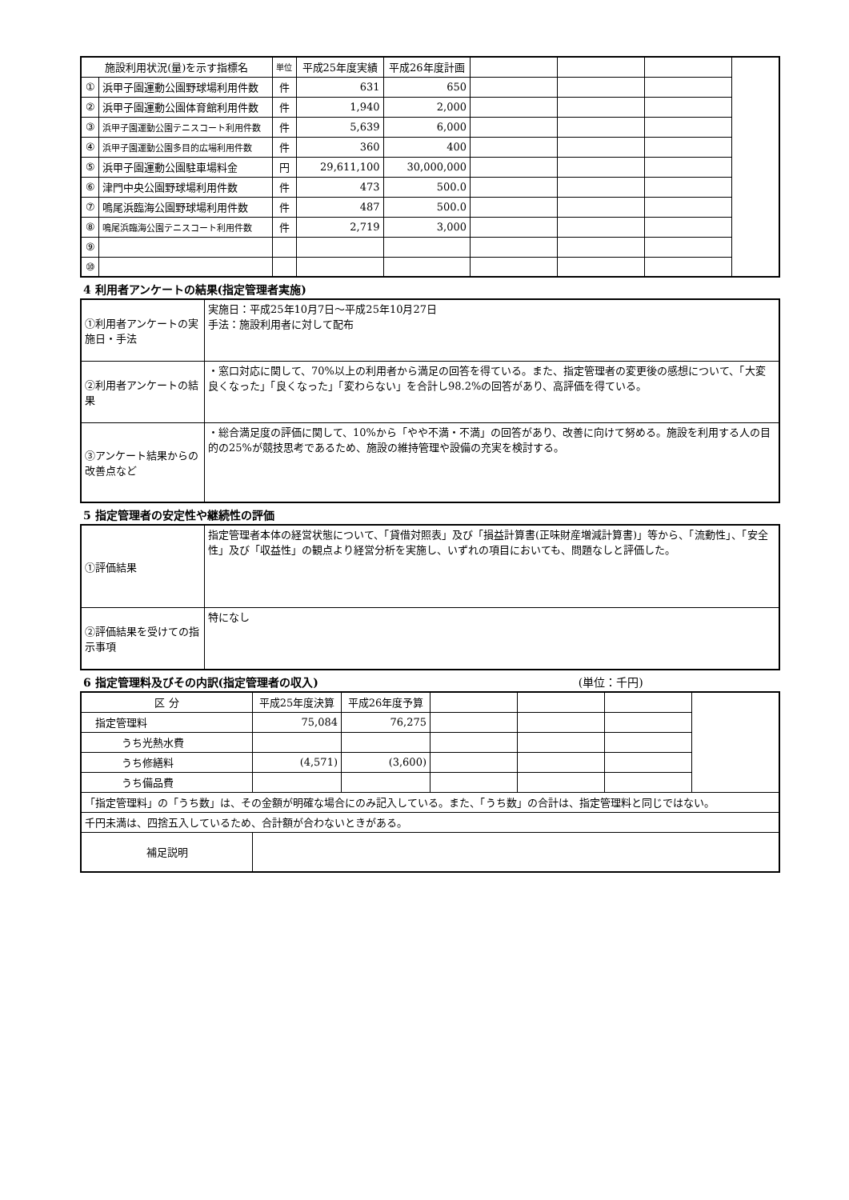| 施設利用状況(量)を示す指標名 | | 単位 | 平成25年度実績 | 平成26年度計画 | | | | |
| ① | 浜甲子園運動公園野球場利用件数 | 件 | 631 | 650 | | | | |
| ② | 浜甲子園運動公園体育館利用件数 | 件 | 1,940 | 2,000 | | | | |
| ③ | 浜甲子園運動公園テニスコート利用件数 | 件 | 5,639 | 6,000 | | | | |
| ④ | 浜甲子園運動公園多目的広場利用件数 | 件 | 360 | 400 | | | | |
| ⑤ | 浜甲子園運動公園駐車場料金 | 円 | 29,611,100 | 30,000,000 | | | | |
| ⑥ | 津門中央公園野球場利用件数 | 件 | 473 | 500.0 | | | | |
| ⑦ | 鳴尾浜臨海公園野球場利用件数 | 件 | 487 | 500.0 | | | | |
| ⑧ | 鳴尾浜臨海公園テニスコート利用件数 | 件 | 2,719 | 3,000 | | | | |
| ⑨ | | | | | | | | |
| ⑩ | | | | | | | | |
4 利用者アンケートの結果(指定管理者実施)
| ①利用者アンケートの実施日・手法 | 実施日：平成25年10月7日～平成25年10月27日 手法：施設利用者に対して配布 |
| ②利用者アンケートの結果 | ・窓口対応に関して、70%以上の利用者から満足の回答を得ている。また、指定管理者の変更後の感想について、「大変良くなった」「良くなった」「変わらない」を合計し98.2%の回答があり、高評価を得ている。 |
| ③アンケート結果からの改善点など | ・総合満足度の評価に関して、10%から「やや不満・不満」の回答があり、改善に向けて努める。施設を利用する人の目的の25%が競技思考であるため、施設の維持管理や設備の充実を検討する。 |
5 指定管理者の安定性や継続性の評価
| ①評価結果 | 指定管理者本体の経営状態について、「貸借対照表」及び「損益計算書(正味財産増減計算書)」等から、「流動性」、「安全性」及び「収益性」の観点より経営分析を実施し、いずれの項目においても、問題なしと評価した。 |
| ②評価結果を受けての指示事項 | 特になし |
6 指定管理料及びその内訳(指定管理者の収入) (単位：千円)
| 区 分 | 平成25年度決算 | 平成26年度予算 | | | | |
| 指定管理料 | 75,084 | 76,275 | | | | |
| うち光熱水費 | | | | | | |
| うち修繕料 | (4,571) | (3,600) | | | | |
| うち備品費 | | | | | | |
| 「指定管理料」の「うち数」は、その金額が明確な場合にのみ記入している。また、「うち数」の合計は、指定管理料と同じではない。 | | | | | | |
| 千円未満は、四捨五入しているため、合計額が合わないときがある。 | | | | | | |
| 補足説明 | | | | | | |